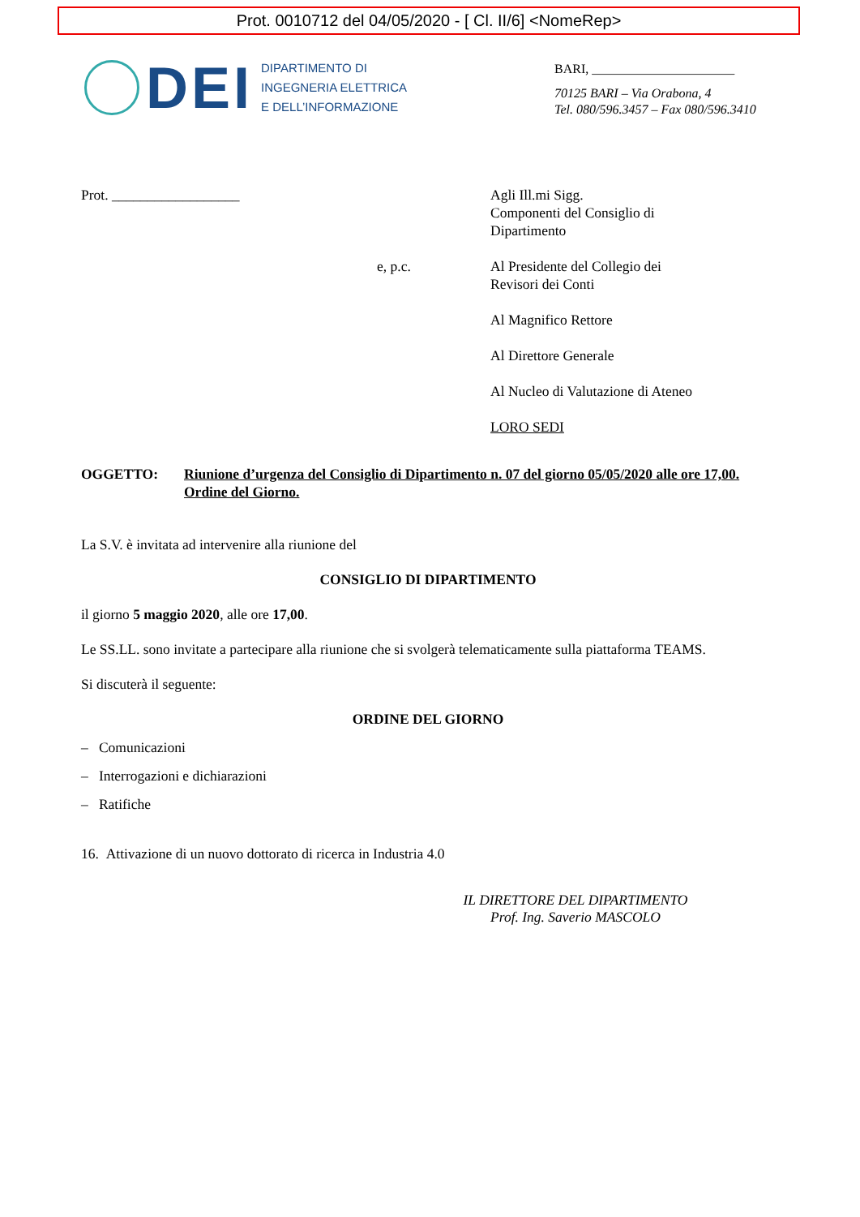Prot. 0010712 del 04/05/2020 - [ Cl. II/6] <NomeRep>
DEI
DIPARTIMENTO DI
INGEGNERIA ELETTRICA
E DELL’INFORMAZIONE
BARI, ______________________
70125 BARI – Via Orabona, 4
Tel. 080/596.3457 – Fax 080/596.3410
Prot. __________________ Agli Ill.mi Sigg.
Componenti del Consiglio di
Dipartimento
e, p.c. Al Presidente del Collegio dei
Revisori dei Conti
Al Magnifico Rettore
Al Direttore Generale
Al Nucleo di Valutazione di Ateneo
LORO SEDI
OGGETTO: Riunione d’urgenza del Consiglio di Dipartimento n. 07 del giorno 05/05/2020 alle ore 17,00. Ordine del Giorno.
La S.V. è invitata ad intervenire alla riunione del
CONSIGLIO DI DIPARTIMENTO
il giorno 5 maggio 2020, alle ore 17,00.
Le SS.LL. sono invitate a partecipare alla riunione che si svolgerà telematicamente sulla piattaforma TEAMS.
Si discuterà il seguente:
ORDINE DEL GIORNO
– Comunicazioni
– Interrogazioni e dichiarazioni
– Ratifiche
16. Attivazione di un nuovo dottorato di ricerca in Industria 4.0
IL DIRETTORE DEL DIPARTIMENTO
Prof. Ing. Saverio MASCOLO